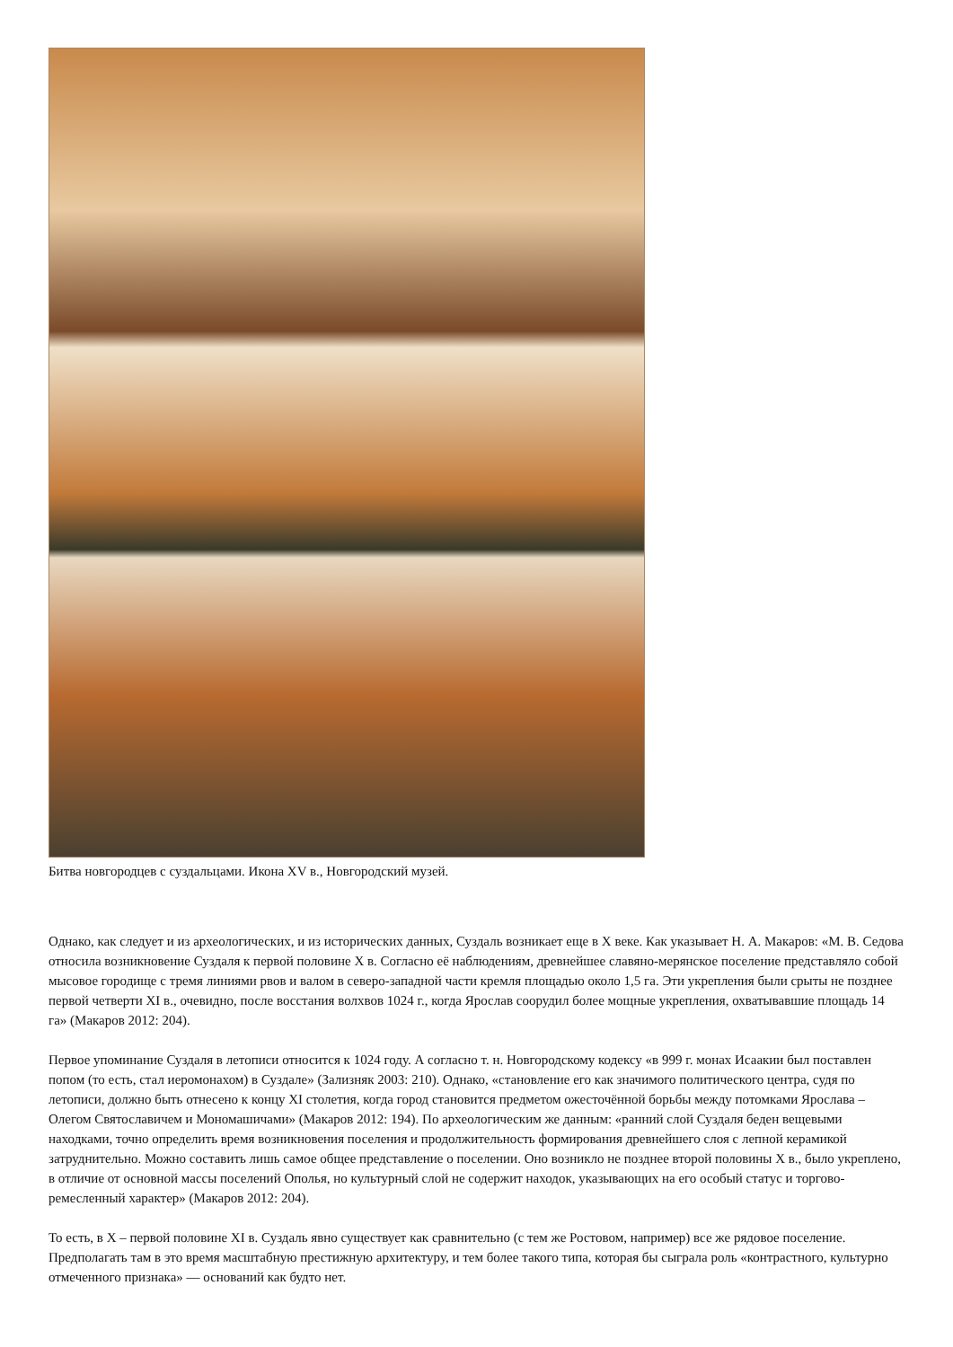Битва новгородцев с суздальцами. Икона XV в., Новгородский музей.
Однако, как следует и из археологических, и из исторических данных, Суздаль возникает еще в X веке. Как указывает Н. А. Макаров: «М. В. Седова относила возникновение Суздаля к первой половине X в. Согласно её наблюдениям, древнейшее славяно-мерянское поселение представляло собой мысовое городище с тремя линиями рвов и валом в северо-западной части кремля площадью около 1,5 га. Эти укрепления были срыты не позднее первой четверти XI в., очевидно, после восстания волхвов 1024 г., когда Ярослав соорудил более мощные укрепления, охватывавшие площадь 14 га» (Макаров 2012: 204).
Первое упоминание Суздаля в летописи относится к 1024 году. А согласно т. н. Новгородскому кодексу «в 999 г. монах Исаакии был поставлен попом (то есть, стал иеромонахом) в Суздале» (Зализняк 2003: 210). Однако, «становление его как значимого политического центра, судя по летописи, должно быть отнесено к концу XI столетия, когда город становится предметом ожесточённой борьбы между потомками Ярослава – Олегом Святославичем и Мономашичами» (Макаров 2012: 194). По археологическим же данным: «ранний слой Суздаля беден вещевыми находками, точно определить время возникновения поселения и продолжительность формирования древнейшего слоя с лепной керамикой затруднительно. Можно составить лишь самое общее представление о поселении. Оно возникло не позднее второй половины X в., было укреплено, в отличие от основной массы поселений Ополья, но культурный слой не содержит находок, указывающих на его особый статус и торгово-ремесленный характер» (Макаров 2012: 204).
То есть, в X – первой половине XI в. Суздаль явно существует как сравнительно (с тем же Ростовом, например) все же рядовое поселение. Предполагать там в это время масштабную престижную архитектуру, и тем более такого типа, которая бы сыграла роль «контрастного, культурно отмеченного признака» — оснований как будто нет.